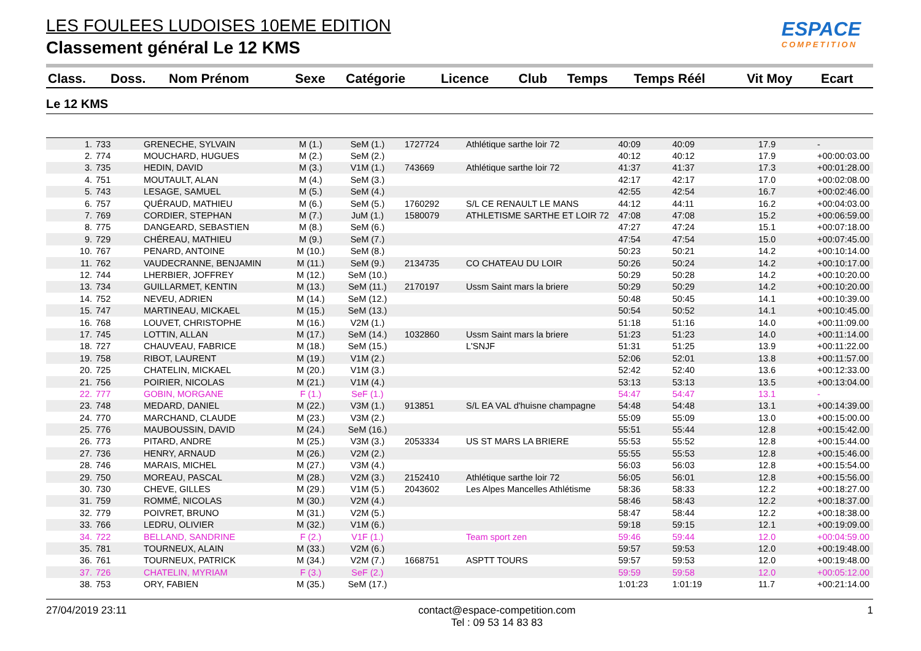LES FOULEES LUDOISES 10EME EDITION
Classement général Le 12 KMS
ESPACE
COMPETITION
| Class. | Doss. | Nom Prénom | Sexe | Catégorie | Licence | Club | Temps | Temps Réél | Vit Moy | Ecart |
| --- | --- | --- | --- | --- | --- | --- | --- | --- | --- | --- |
Le 12 KMS
| 1. | 733 | GRENECHE, SYLVAIN | M (1.) | SeM (1.) | 1727724 | Athlétique sarthe loir 72 | 40:09 | 40:09 | 17.9 | - |
| 2. | 774 | MOUCHARD, HUGUES | M (2.) | SeM (2.) | | | 40:12 | 40:12 | 17.9 | +00:00:03.00 |
| 3. | 735 | HEDIN, DAVID | M (3.) | V1M (1.) | 743669 | Athlétique sarthe loir 72 | 41:37 | 41:37 | 17.3 | +00:01:28.00 |
| 4. | 751 | MOUTAULT, ALAN | M (4.) | SeM (3.) | | | 42:17 | 42:17 | 17.0 | +00:02:08.00 |
| 5. | 743 | LESAGE, SAMUEL | M (5.) | SeM (4.) | | | 42:55 | 42:54 | 16.7 | +00:02:46.00 |
| 6. | 757 | QUÉRAUD, MATHIEU | M (6.) | SeM (5.) | 1760292 | S/L CE RENAULT LE MANS | 44:12 | 44:11 | 16.2 | +00:04:03.00 |
| 7. | 769 | CORDIER, STEPHAN | M (7.) | JuM (1.) | 1580079 | ATHLETISME SARTHE ET LOIR 72 | 47:08 | 47:08 | 15.2 | +00:06:59.00 |
| 8. | 775 | DANGEARD, SEBASTIEN | M (8.) | SeM (6.) | | | 47:27 | 47:24 | 15.1 | +00:07:18.00 |
| 9. | 729 | CHÉREAU, MATHIEU | M (9.) | SeM (7.) | | | 47:54 | 47:54 | 15.0 | +00:07:45.00 |
| 10. | 767 | PENARD, ANTOINE | M (10.) | SeM (8.) | | | 50:23 | 50:21 | 14.2 | +00:10:14.00 |
| 11. | 762 | VAUDECRANNE, BENJAMIN | M (11.) | SeM (9.) | 2134735 | CO CHATEAU DU LOIR | 50:26 | 50:24 | 14.2 | +00:10:17.00 |
| 12. | 744 | LHERBIER, JOFFREY | M (12.) | SeM (10.) | | | 50:29 | 50:28 | 14.2 | +00:10:20.00 |
| 13. | 734 | GUILLARMET, KENTIN | M (13.) | SeM (11.) | 2170197 | Ussm Saint mars la briere | 50:29 | 50:29 | 14.2 | +00:10:20.00 |
| 14. | 752 | NEVEU, ADRIEN | M (14.) | SeM (12.) | | | 50:48 | 50:45 | 14.1 | +00:10:39.00 |
| 15. | 747 | MARTINEAU, MICKAEL | M (15.) | SeM (13.) | | | 50:54 | 50:52 | 14.1 | +00:10:45.00 |
| 16. | 768 | LOUVET, CHRISTOPHE | M (16.) | V2M (1.) | | | 51:18 | 51:16 | 14.0 | +00:11:09.00 |
| 17. | 745 | LOTTIN, ALLAN | M (17.) | SeM (14.) | 1032860 | Ussm Saint mars la briere | 51:23 | 51:23 | 14.0 | +00:11:14.00 |
| 18. | 727 | CHAUVEAU, FABRICE | M (18.) | SeM (15.) | | L'SNJF | 51:31 | 51:25 | 13.9 | +00:11:22.00 |
| 19. | 758 | RIBOT, LAURENT | M (19.) | V1M (2.) | | | 52:06 | 52:01 | 13.8 | +00:11:57.00 |
| 20. | 725 | CHATELIN, MICKAEL | M (20.) | V1M (3.) | | | 52:42 | 52:40 | 13.6 | +00:12:33.00 |
| 21. | 756 | POIRIER, NICOLAS | M (21.) | V1M (4.) | | | 53:13 | 53:13 | 13.5 | +00:13:04.00 |
| 22. | 777 | GOBIN, MORGANE | F (1.) | SeF (1.) | | | 54:47 | 54:47 | 13.1 | - |
| 23. | 748 | MEDARD, DANIEL | M (22.) | V3M (1.) | 913851 | S/L EA VAL d'huisne champagne | 54:48 | 54:48 | 13.1 | +00:14:39.00 |
| 24. | 770 | MARCHAND, CLAUDE | M (23.) | V3M (2.) | | | 55:09 | 55:09 | 13.0 | +00:15:00.00 |
| 25. | 776 | MAUBOUSSIN, DAVID | M (24.) | SeM (16.) | | | 55:51 | 55:44 | 12.8 | +00:15:42.00 |
| 26. | 773 | PITARD, ANDRE | M (25.) | V3M (3.) | 2053334 | US ST MARS LA BRIERE | 55:53 | 55:52 | 12.8 | +00:15:44.00 |
| 27. | 736 | HENRY, ARNAUD | M (26.) | V2M (2.) | | | 55:55 | 55:53 | 12.8 | +00:15:46.00 |
| 28. | 746 | MARAIS, MICHEL | M (27.) | V3M (4.) | | | 56:03 | 56:03 | 12.8 | +00:15:54.00 |
| 29. | 750 | MOREAU, PASCAL | M (28.) | V2M (3.) | 2152410 | Athlétique sarthe loir 72 | 56:05 | 56:01 | 12.8 | +00:15:56.00 |
| 30. | 730 | CHEVE, GILLES | M (29.) | V1M (5.) | 2043602 | Les Alpes Mancelles Athlétisme | 58:36 | 58:33 | 12.2 | +00:18:27.00 |
| 31. | 759 | ROMMÉ, NICOLAS | M (30.) | V2M (4.) | | | 58:46 | 58:43 | 12.2 | +00:18:37.00 |
| 32. | 779 | POIVRET, BRUNO | M (31.) | V2M (5.) | | | 58:47 | 58:44 | 12.2 | +00:18:38.00 |
| 33. | 766 | LEDRU, OLIVIER | M (32.) | V1M (6.) | | | 59:18 | 59:15 | 12.1 | +00:19:09.00 |
| 34. | 722 | BELLAND, SANDRINE | F (2.) | V1F (1.) | | Team sport zen | 59:46 | 59:44 | 12.0 | +00:04:59.00 |
| 35. | 781 | TOURNEUX, ALAIN | M (33.) | V2M (6.) | | | 59:57 | 59:53 | 12.0 | +00:19:48.00 |
| 36. | 761 | TOURNEUX, PATRICK | M (34.) | V2M (7.) | 1668751 | ASPTT TOURS | 59:57 | 59:53 | 12.0 | +00:19:48.00 |
| 37. | 726 | CHATELIN, MYRIAM | F (3.) | SeF (2.) | | | 59:59 | 59:58 | 12.0 | +00:05:12.00 |
| 38. | 753 | ORY, FABIEN | M (35.) | SeM (17.) | | | 1:01:23 | 1:01:19 | 11.7 | +00:21:14.00 |
27/04/2019 23:11 contact@espace-competition.com
Tel : 09 53 14 83 83 1